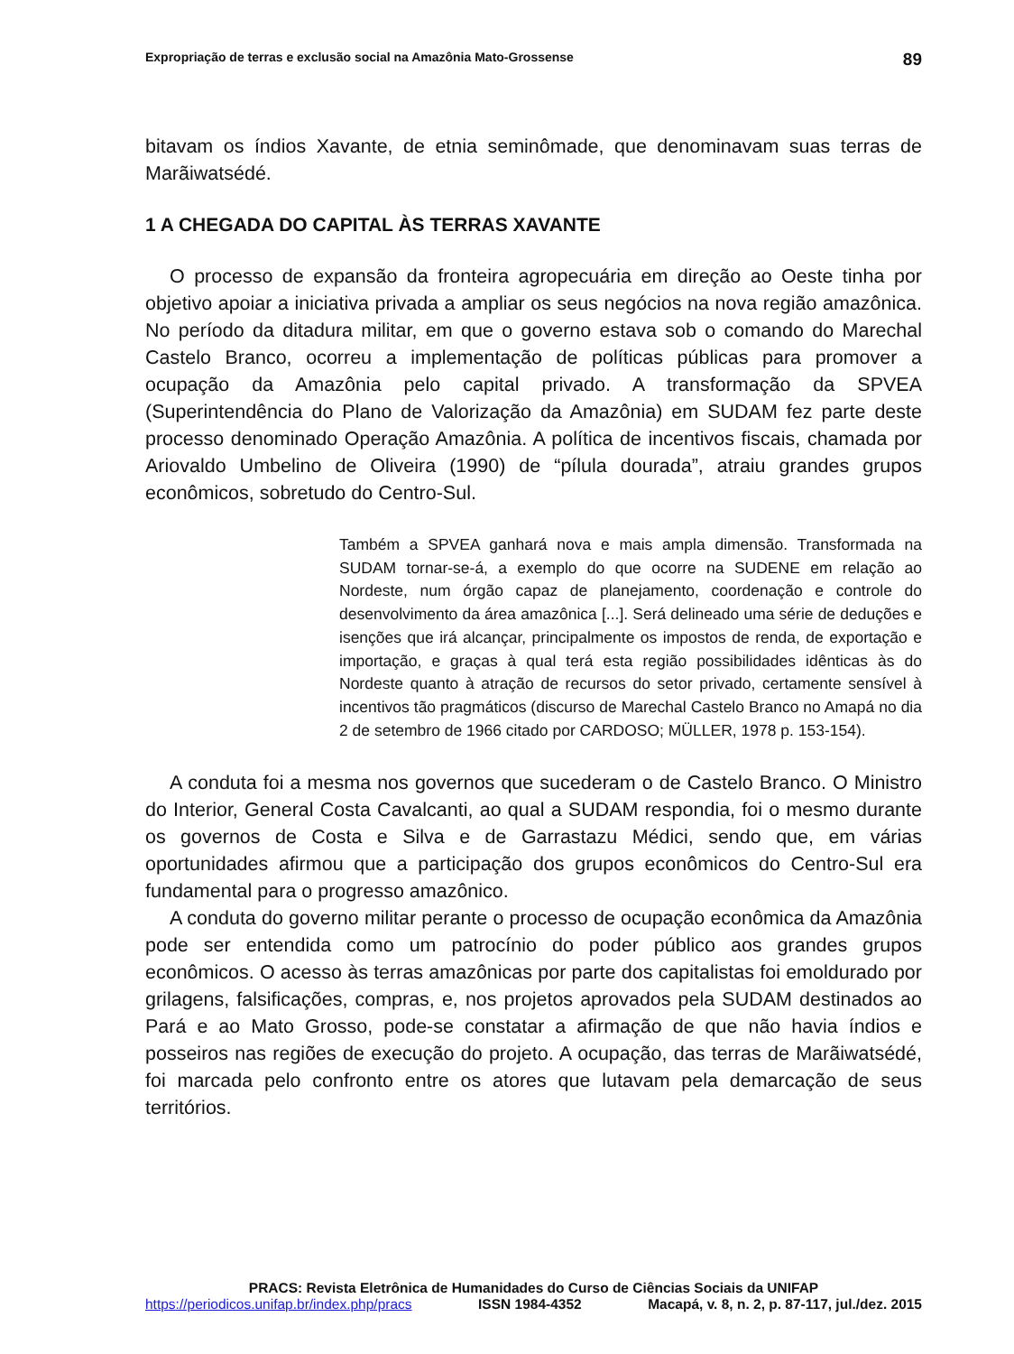Expropriação de terras e exclusão social na Amazônia Mato-Grossense 89
bitavam os índios Xavante, de etnia seminômade, que denominavam suas terras de Marãiwatsédé.
1 A CHEGADA DO CAPITAL ÀS TERRAS XAVANTE
O processo de expansão da fronteira agropecuária em direção ao Oeste tinha por objetivo apoiar a iniciativa privada a ampliar os seus negócios na nova região amazônica. No período da ditadura militar, em que o governo estava sob o comando do Marechal Castelo Branco, ocorreu a implementação de políticas públicas para promover a ocupação da Amazônia pelo capital privado. A transformação da SPVEA (Superintendência do Plano de Valorização da Amazônia) em SUDAM fez parte deste processo denominado Operação Amazônia. A política de incentivos fiscais, chamada por Ariovaldo Umbelino de Oliveira (1990) de “pílula dourada”, atraiu grandes grupos econômicos, sobretudo do Centro-Sul.
Também a SPVEA ganhará nova e mais ampla dimensão. Transformada na SUDAM tornar-se-á, a exemplo do que ocorre na SUDENE em relação ao Nordeste, num órgão capaz de planejamento, coordenação e controle do desenvolvimento da área amazônica [...]. Será delineado uma série de deduções e isenções que irá alcançar, principalmente os impostos de renda, de exportação e importação, e graças à qual terá esta região possibilidades idênticas às do Nordeste quanto à atração de recursos do setor privado, certamente sensível à incentivos tão pragmáticos (discurso de Marechal Castelo Branco no Amapá no dia 2 de setembro de 1966 citado por CARDOSO; MÜLLER, 1978 p. 153-154).
A conduta foi a mesma nos governos que sucederam o de Castelo Branco. O Ministro do Interior, General Costa Cavalcanti, ao qual a SUDAM respondia, foi o mesmo durante os governos de Costa e Silva e de Garrastazu Médici, sendo que, em várias oportunidades afirmou que a participação dos grupos econômicos do Centro-Sul era fundamental para o progresso amazônico.
A conduta do governo militar perante o processo de ocupação econômica da Amazônia pode ser entendida como um patrocínio do poder público aos grandes grupos econômicos. O acesso às terras amazônicas por parte dos capitalistas foi emoldurado por grilagens, falsificações, compras, e, nos projetos aprovados pela SUDAM destinados ao Pará e ao Mato Grosso, pode-se constatar a afirmação de que não havia índios e posseiros nas regiões de execução do projeto. A ocupação, das terras de Marãiwatsédé, foi marcada pelo confronto entre os atores que lutavam pela demarcação de seus territórios.
PRACS: Revista Eletrônica de Humanidades do Curso de Ciências Sociais da UNIFAP
https://periodicos.unifap.br/index.php/pracs ISSN 1984-4352 Macapá, v. 8, n. 2, p. 87-117, jul./dez. 2015